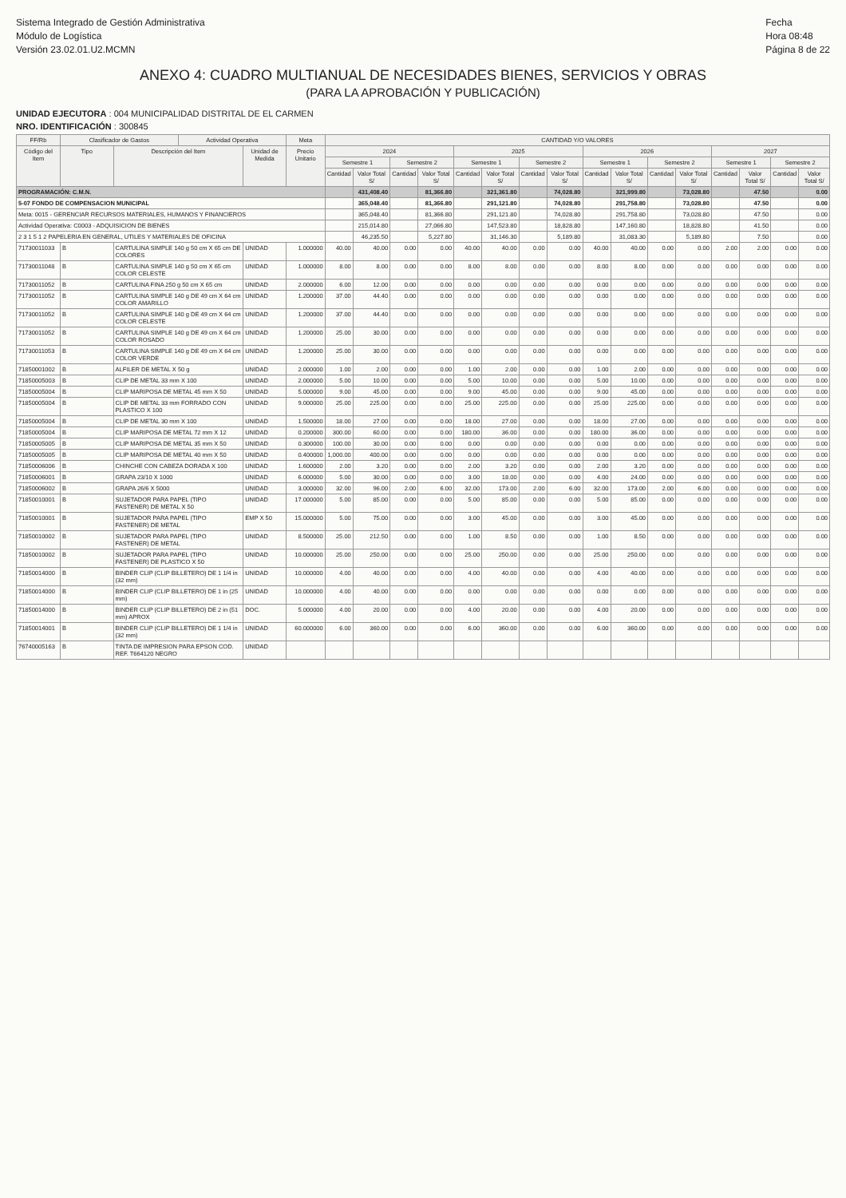Sistema Integrado de Gestión Administrativa
Módulo de Logística
Versión 23.02.01.U2.MCMN
Fecha
Hora 08:48
Página 8 de 22
ANEXO 4: CUADRO MULTIANUAL DE NECESIDADES BIENES, SERVICIOS Y OBRAS
(PARA LA APROBACIÓN Y PUBLICACIÓN)
UNIDAD EJECUTORA : 004 MUNICIPALIDAD DISTRITAL DE EL CARMEN
NRO. IDENTIFICACIÓN : 300845
| FF/Rb | Clasificador de Gastos | | Actividad Operativa | | Meta | CANTIDAD Y/O VALORES | | | | | | | | | | | | | | | |
| --- | --- | --- | --- | --- | --- | --- | --- | --- | --- | --- | --- | --- | --- | --- | --- | --- | --- | --- | --- | --- | --- |
| Código del Item | Tipo | Descripción del Item | | Unidad de Medida | Precio Unitario | 2024 | | | | 2025 | | | | 2026 | | | | 2027 | | | |
| | | | | | | Semestre 1 | | Semestre 2 | | Semestre 1 | | Semestre 2 | | Semestre 1 | | Semestre 2 | | Semestre 1 | | Semestre 2 | |
| | | | | | | Cantidad | Valor Total S/ | Cantidad | Valor Total S/ | Cantidad | Valor Total S/ | Cantidad | Valor Total S/ | Cantidad | Valor Total S/ | Cantidad | Valor Total S/ | Cantidad | Valor Total S/ | Cantidad | Valor Total S/ |
| PROGRAMACIÓN: C.M.N. | | | | | | | 431,408.40 | | 81,366.80 | | 321,361.80 | | 74,028.80 | | 321,999.80 | | 73,028.80 | | 47.50 | | 0.00 |
| 5-07 FONDO DE COMPENSACION MUNICIPAL | | | | | | | 365,048.40 | | 81,366.80 | | 291,121.80 | | 74,028.80 | | 291,758.80 | | 73,028.80 | | 47.50 | | 0.00 |
| Meta: 0015 - GERENCIAR RECURSOS MATERIALES, HUMANOS Y FINANCIEROS | | | | | | | 365,048.40 | | 81,366.80 | | 291,121.80 | | 74,028.80 | | 291,758.80 | | 73,028.80 | | 47.50 | | 0.00 |
| Actividad Operativa: C0003 - ADQUISICION DE BIENES | | | | | | | 215,014.80 | | 27,066.80 | | 147,523.80 | | 18,828.80 | | 147,160.80 | | 18,828.80 | | 41.50 | | 0.00 |
| 2 3 1 5 1 2 PAPELERIA EN GENERAL, UTILES Y MATERIALES DE OFICINA | | | | | | | 46,235.50 | | 5,227.80 | | 31,146.30 | | 5,189.80 | | 31,083.30 | | 5,189.80 | | 7.50 | | 0.00 |
| 71730011033 | B | CARTULINA SIMPLE 140 g 50 cm X 65 cm DE COLORES | | UNIDAD | 1.000000 | 40.00 | 40.00 | 0.00 | 0.00 | 40.00 | 40.00 | 0.00 | 0.00 | 40.00 | 40.00 | 0.00 | 0.00 | 2.00 | 2.00 | 0.00 | 0.00 |
| 71730011048 | B | CARTULINA SIMPLE 140 g 50 cm X 65 cm COLOR CELESTE | | UNIDAD | 1.000000 | 8.00 | 8.00 | 0.00 | 0.00 | 8.00 | 8.00 | 0.00 | 0.00 | 8.00 | 8.00 | 0.00 | 0.00 | 0.00 | 0.00 | 0.00 | 0.00 |
| 71730011052 | B | CARTULINA FINA 250 g 50 cm X 65 cm | | UNIDAD | 2.000000 | 6.00 | 12.00 | 0.00 | 0.00 | 0.00 | 0.00 | 0.00 | 0.00 | 0.00 | 0.00 | 0.00 | 0.00 | 0.00 | 0.00 | 0.00 | 0.00 |
| 71730011052 | B | CARTULINA SIMPLE 140 g DE 49 cm X 64 cm COLOR AMARILLO | | UNIDAD | 1.200000 | 37.00 | 44.40 | 0.00 | 0.00 | 0.00 | 0.00 | 0.00 | 0.00 | 0.00 | 0.00 | 0.00 | 0.00 | 0.00 | 0.00 | 0.00 | 0.00 |
| 71730011052 | B | CARTULINA SIMPLE 140 g DE 49 cm X 64 cm COLOR CELESTE | | UNIDAD | 1.200000 | 37.00 | 44.40 | 0.00 | 0.00 | 0.00 | 0.00 | 0.00 | 0.00 | 0.00 | 0.00 | 0.00 | 0.00 | 0.00 | 0.00 | 0.00 | 0.00 |
| 71730011052 | B | CARTULINA SIMPLE 140 g DE 49 cm X 64 cm COLOR ROSADO | | UNIDAD | 1.200000 | 25.00 | 30.00 | 0.00 | 0.00 | 0.00 | 0.00 | 0.00 | 0.00 | 0.00 | 0.00 | 0.00 | 0.00 | 0.00 | 0.00 | 0.00 | 0.00 |
| 71730011053 | B | CARTULINA SIMPLE 140 g DE 49 cm X 64 cm COLOR VERDE | | UNIDAD | 1.200000 | 25.00 | 30.00 | 0.00 | 0.00 | 0.00 | 0.00 | 0.00 | 0.00 | 0.00 | 0.00 | 0.00 | 0.00 | 0.00 | 0.00 | 0.00 | 0.00 |
| 71850001002 | B | ALFILER DE METAL X 50 g | | UNIDAD | 2.000000 | 1.00 | 2.00 | 0.00 | 0.00 | 1.00 | 2.00 | 0.00 | 0.00 | 1.00 | 2.00 | 0.00 | 0.00 | 0.00 | 0.00 | 0.00 | 0.00 |
| 71850005003 | B | CLIP DE METAL 33 mm X 100 | | UNIDAD | 2.000000 | 5.00 | 10.00 | 0.00 | 0.00 | 5.00 | 10.00 | 0.00 | 0.00 | 5.00 | 10.00 | 0.00 | 0.00 | 0.00 | 0.00 | 0.00 | 0.00 |
| 71850005004 | B | CLIP MARIPOSA DE METAL 45 mm X 50 | | UNIDAD | 5.000000 | 9.00 | 45.00 | 0.00 | 0.00 | 9.00 | 45.00 | 0.00 | 0.00 | 9.00 | 45.00 | 0.00 | 0.00 | 0.00 | 0.00 | 0.00 | 0.00 |
| 71850005004 | B | CLIP DE METAL 33 mm FORRADO CON PLASTICO X 100 | | UNIDAD | 9.000000 | 25.00 | 225.00 | 0.00 | 0.00 | 25.00 | 225.00 | 0.00 | 0.00 | 25.00 | 225.00 | 0.00 | 0.00 | 0.00 | 0.00 | 0.00 | 0.00 |
| 71850005004 | B | CLIP DE METAL 30 mm X 100 | | UNIDAD | 1.500000 | 18.00 | 27.00 | 0.00 | 0.00 | 18.00 | 27.00 | 0.00 | 0.00 | 18.00 | 27.00 | 0.00 | 0.00 | 0.00 | 0.00 | 0.00 | 0.00 |
| 71850005004 | B | CLIP MARIPOSA DE METAL 72 mm X 12 | | UNIDAD | 0.200000 | 300.00 | 60.00 | 0.00 | 0.00 | 180.00 | 36.00 | 0.00 | 0.00 | 180.00 | 36.00 | 0.00 | 0.00 | 0.00 | 0.00 | 0.00 | 0.00 |
| 71850005005 | B | CLIP MARIPOSA DE METAL 35 mm X 50 | | UNIDAD | 0.300000 | 100.00 | 30.00 | 0.00 | 0.00 | 0.00 | 0.00 | 0.00 | 0.00 | 0.00 | 0.00 | 0.00 | 0.00 | 0.00 | 0.00 | 0.00 | 0.00 |
| 71850005005 | B | CLIP MARIPOSA DE METAL 40 mm X 50 | | UNIDAD | 0.400000 | 1,000.00 | 400.00 | 0.00 | 0.00 | 0.00 | 0.00 | 0.00 | 0.00 | 0.00 | 0.00 | 0.00 | 0.00 | 0.00 | 0.00 | 0.00 | 0.00 |
| 71850006006 | B | CHINCHE CON CABEZA DORADA X 100 | | UNIDAD | 1.600000 | 2.00 | 3.20 | 0.00 | 0.00 | 2.00 | 3.20 | 0.00 | 0.00 | 2.00 | 3.20 | 0.00 | 0.00 | 0.00 | 0.00 | 0.00 | 0.00 |
| 71850006001 | B | GRAPA 23/10 X 1000 | | UNIDAD | 6.000000 | 5.00 | 30.00 | 0.00 | 0.00 | 3.00 | 18.00 | 0.00 | 0.00 | 4.00 | 24.00 | 0.00 | 0.00 | 0.00 | 0.00 | 0.00 | 0.00 |
| 71850006002 | B | GRAPA 26/6 X 5000 | | UNIDAD | 3.000000 | 32.00 | 96.00 | 2.00 | 6.00 | 32.00 | 173.00 | 2.00 | 6.00 | 32.00 | 173.00 | 2.00 | 6.00 | 0.00 | 0.00 | 0.00 | 0.00 |
| 71850010001 | B | SUJETADOR PARA PAPEL (TIPO FASTENER) DE METAL X 50 | | UNIDAD | 17.000000 | 5.00 | 85.00 | 0.00 | 0.00 | 5.00 | 85.00 | 0.00 | 0.00 | 5.00 | 85.00 | 0.00 | 0.00 | 0.00 | 0.00 | 0.00 | 0.00 |
| 71850010001 | B | SUJETADOR PARA PAPEL (TIPO FASTENER) DE METAL | | EMP X 50 | 15.000000 | 5.00 | 75.00 | 0.00 | 0.00 | 3.00 | 45.00 | 0.00 | 0.00 | 3.00 | 45.00 | 0.00 | 0.00 | 0.00 | 0.00 | 0.00 | 0.00 |
| 71850010002 | B | SUJETADOR PARA PAPEL (TIPO FASTENER) DE METAL | | UNIDAD | 8.500000 | 25.00 | 212.50 | 0.00 | 0.00 | 1.00 | 8.50 | 0.00 | 0.00 | 1.00 | 8.50 | 0.00 | 0.00 | 0.00 | 0.00 | 0.00 | 0.00 |
| 71850010002 | B | SUJETADOR PARA PAPEL (TIPO FASTENER) DE PLASTICO X 50 | | UNIDAD | 10.000000 | 25.00 | 250.00 | 0.00 | 0.00 | 25.00 | 250.00 | 0.00 | 0.00 | 25.00 | 250.00 | 0.00 | 0.00 | 0.00 | 0.00 | 0.00 | 0.00 |
| 71850014000 | B | BINDER CLIP (CLIP BILLETERO) DE 1 1/4 in (32 mm) | | UNIDAD | 10.000000 | 4.00 | 40.00 | 0.00 | 0.00 | 4.00 | 40.00 | 0.00 | 0.00 | 4.00 | 40.00 | 0.00 | 0.00 | 0.00 | 0.00 | 0.00 | 0.00 |
| 71850014000 | B | BINDER CLIP (CLIP BILLETERO) DE 1 in (25 mm) | | UNIDAD | 10.000000 | 4.00 | 40.00 | 0.00 | 0.00 | 0.00 | 0.00 | 0.00 | 0.00 | 0.00 | 0.00 | 0.00 | 0.00 | 0.00 | 0.00 | 0.00 | 0.00 |
| 71850014000 | B | BINDER CLIP (CLIP BILLETERO) DE 2 in (51 mm) APROX | | DOC. | 5.000000 | 4.00 | 20.00 | 0.00 | 0.00 | 4.00 | 20.00 | 0.00 | 0.00 | 4.00 | 20.00 | 0.00 | 0.00 | 0.00 | 0.00 | 0.00 | 0.00 |
| 71850014001 | B | BINDER CLIP (CLIP BILLETERO) DE 1 1/4 in (32 mm) | | UNIDAD | 60.000000 | 6.00 | 360.00 | 0.00 | 0.00 | 6.00 | 360.00 | 0.00 | 0.00 | 6.00 | 360.00 | 0.00 | 0.00 | 0.00 | 0.00 | 0.00 | 0.00 |
| 76740005163 | B | TINTA DE IMPRESION PARA EPSON COD. REF. T664120 NEGRO | | UNIDAD | | | | | | | | | | | | | | | | | |